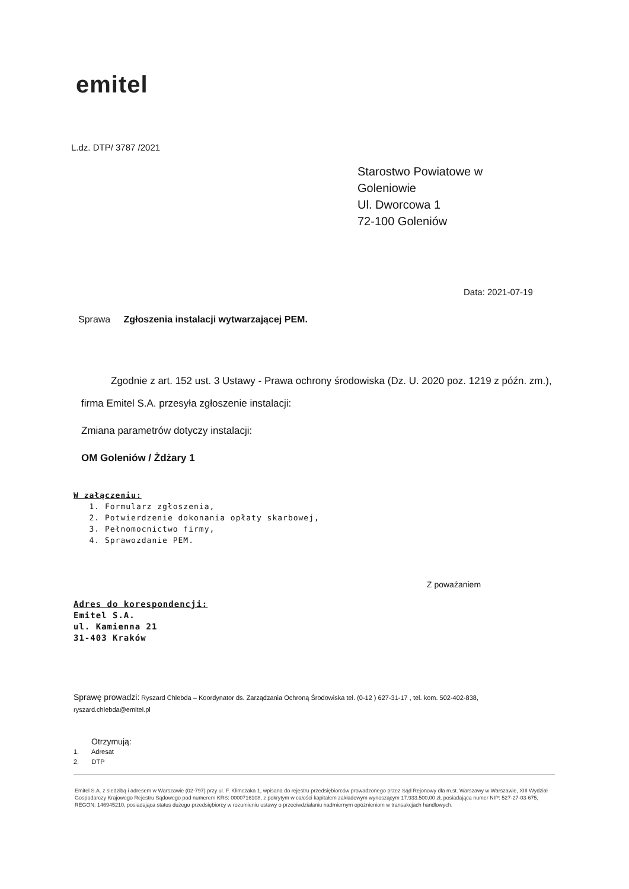emitel
L.dz. DTP/ 3787 /2021
Starostwo Powiatowe w
Goleniowie
Ul. Dworcowa 1
72-100 Goleniów
Data: 2021-07-19
Sprawa Zgłoszenia instalacji wytwarzającej PEM.
Zgodnie z art. 152 ust. 3 Ustawy - Prawa ochrony środowiska (Dz. U. 2020 poz. 1219 z późn. zm.),
firma Emitel S.A. przesyła zgłoszenie instalacji:
Zmiana parametrów dotyczy instalacji:
OM Goleniów / Żdżary 1
W załączeniu:
1. Formularz zgłoszenia,
2. Potwierdzenie dokonania opłaty skarbowej,
3. Pełnomocnictwo firmy,
4. Sprawozdanie PEM.
Z poważaniem
Adres do korespondencji:
Emitel S.A.
ul. Kamienna 21
31-403 Kraków
Sprawę prowadzi: Ryszard Chlebda – Koordynator ds. Zarządzania Ochroną Środowiska tel. (0-12 ) 627-31-17 , tel. kom. 502-402-838, ryszard.chlebda@emitel.pl
Otrzymują:
1. Adresat
2. DTP
Emitel S.A. z siedzibą i adresem w Warszawie (02-797) przy ul. F. Klimczaka 1, wpisana do rejestru przedsiębiorców prowadzonego przez Sąd Rejonowy dla m.st. Warszawy w Warszawie, XIII Wydział Gospodarczy Krajowego Rejestru Sądowego pod numerem KRS: 0000716108, z pokrytym w całości kapitałem zakładowym wynoszącym 17.933.500,00 zł, posiadająca numer NIP: 527-27-03-675, REGON: 146945210, posiadająca status dużego przedsiębiorcy w rozumieniu ustawy o przeciwdziałaniu nadmiernym opóźnieniom w transakcjach handlowych.